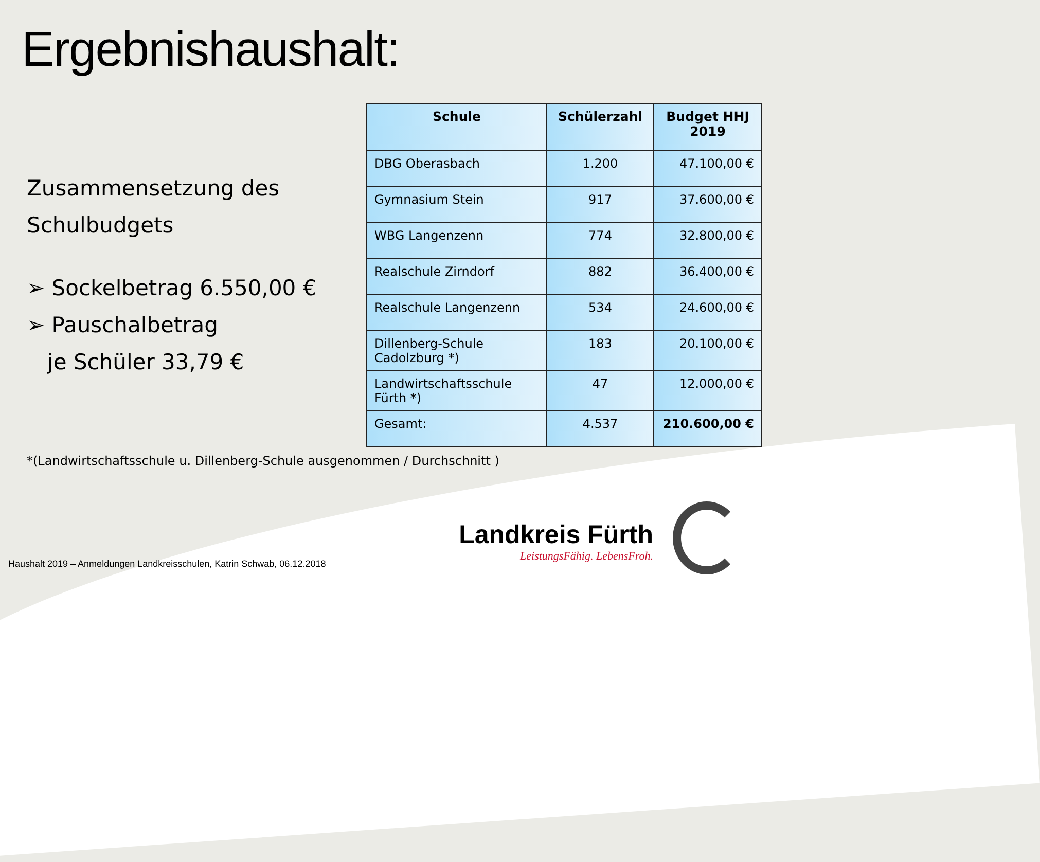Ergebnishaushalt:
Zusammensetzung des
Schulbudgets
➢ Sockelbetrag 6.550,00 €
➢ Pauschalbetrag
je Schüler 33,79 €
| Schule | Schülerzahl | Budget HHJ 2019 |
| --- | --- | --- |
| DBG Oberasbach | 1.200 | 47.100,00 € |
| Gymnasium Stein | 917 | 37.600,00 € |
| WBG Langenzenn | 774 | 32.800,00 € |
| Realschule Zirndorf | 882 | 36.400,00 € |
| Realschule Langenzenn | 534 | 24.600,00 € |
| Dillenberg-Schule Cadolzburg *) | 183 | 20.100,00 € |
| Landwirtschaftsschule Fürth *) | 47 | 12.000,00 € |
| Gesamt: | 4.537 | 210.600,00 € |
*(Landwirtschaftsschule u. Dillenberg-Schule ausgenommen / Durchschnitt )
Landkreis Fürth
LeistungsFähig. LebensFroh.
Haushalt 2019 – Anmeldungen Landkreisschulen, Katrin Schwab, 06.12.2018